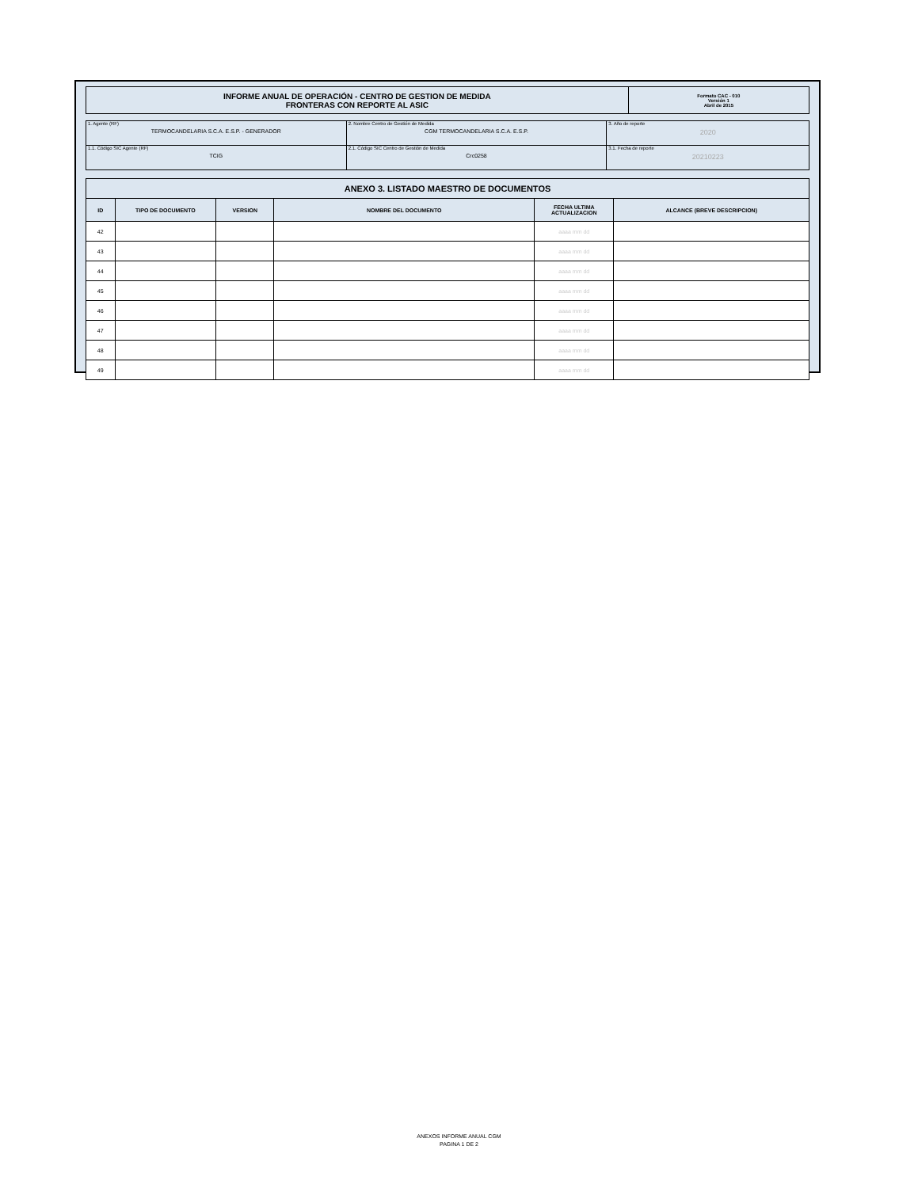| INFORME ANUAL DE OPERACIÓN - CENTRO DE GESTION DE MEDIDA FRONTERAS CON REPORTE AL ASIC | Formato CAC - 010 Versión 1 Abril de 2015 |
| 1. Agente (RF) TERMOCANDELARIA S.C.A. E.S.P. - GENERADOR | 2. Nombre Centro de Gestión de Medida CGM TERMOCANDELARIA S.C.A. E.S.P. | 3. Año de reporte 2020 |
| 1.1. Código SIC Agente (RF) TCIG | 2.1. Código SIC Centro de Gestión de Medida Crc0258 | 3.1. Fecha de reporte 20210223 |
| ANEXO 3. LISTADO MAESTRO DE DOCUMENTOS | | | | | |
| --- | --- | --- | --- | --- | --- |
| ID | TIPO DE DOCUMENTO | VERSION | NOMBRE DEL DOCUMENTO | FECHA ULTIMA ACTUALIZACION | ALCANCE (BREVE DESCRIPCION) |
| 42 | | | | aaaa mm dd | |
| 43 | | | | aaaa mm dd | |
| 44 | | | | aaaa mm dd | |
| 45 | | | | aaaa mm dd | |
| 46 | | | | aaaa mm dd | |
| 47 | | | | aaaa mm dd | |
| 48 | | | | aaaa mm dd | |
| 49 | | | | aaaa mm dd | |
ANEXOS INFORME ANUAL CGM
PAGINA 1 DE 2